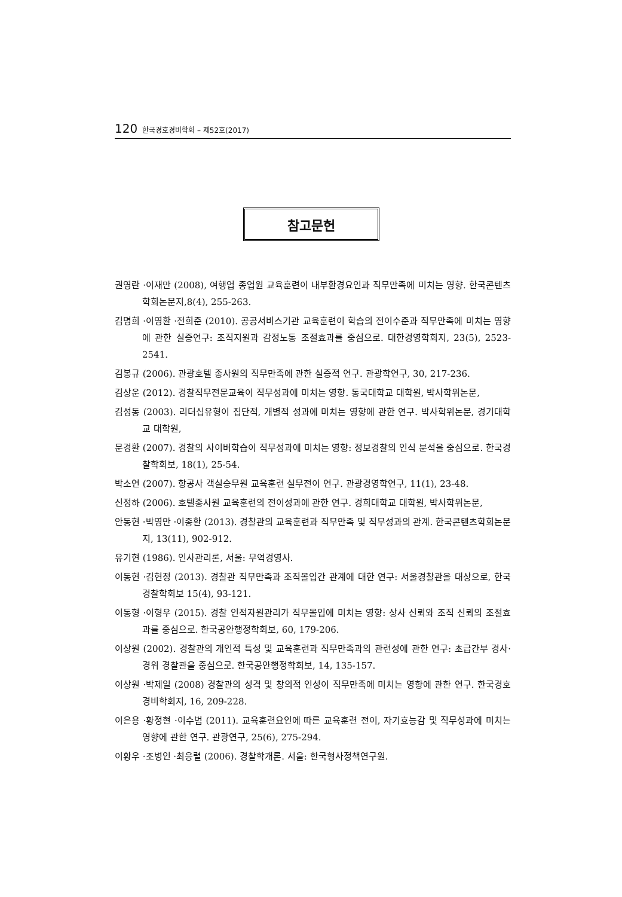120 한국경호경비학회 – 제52호(2017)
참고문헌
권영란 ·이재만 (2008), 여행업 종업원 교육훈련이 내부환경요인과 직무만족에 미치는 영향. 한국콘텐츠학회논문지,8(4), 255-263.
김명희 ·이영환 ·전희준 (2010). 공공서비스기관 교육훈련이 학습의 전이수준과 직무만족에 미치는 영향에 관한 실증연구: 조직지원과 감정노동 조절효과를 중심으로. 대한경영학회지, 23(5), 2523-2541.
김봉규 (2006). 관광호텔 종사원의 직무만족에 관한 실증적 연구. 관광학연구, 30, 217-236.
김상운 (2012). 경찰직무전문교육이 직무성과에 미치는 영향. 동국대학교 대학원, 박사학위논문,
김성동 (2003). 리더십유형이 집단적, 개별적 성과에 미치는 영향에 관한 연구. 박사학위논문, 경기대학교 대학원,
문경환 (2007). 경찰의 사이버학습이 직무성과에 미치는 영향: 정보경찰의 인식 분석을 중심으로. 한국경찰학회보, 18(1), 25-54.
박소연 (2007). 항공사 객실승무원 교육훈련 실무전이 연구. 관광경영학연구, 11(1), 23-48.
신정하 (2006). 호텔종사원 교육훈련의 전이성과에 관한 연구. 경희대학교 대학원, 박사학위논문,
안동현 ·박영만 ·이종환 (2013). 경찰관의 교육훈련과 직무만족 및 직무성과의 관계. 한국콘텐츠학회논문지, 13(11), 902-912.
유기현 (1986). 인사관리론, 서울: 무역경영사.
이동현 ·김현정 (2013). 경찰관 직무만족과 조직몰입간 관계에 대한 연구: 서울경찰관을 대상으로, 한국경찰학회보 15(4), 93-121.
이동형 ·이형우 (2015). 경찰 인적자원관리가 직무몰입에 미치는 영향: 상사 신뢰와 조직 신뢰의 조절효과를 중심으로. 한국공안행정학회보, 60, 179-206.
이상원 (2002). 경찰관의 개인적 특성 및 교육훈련과 직무만족과의 관련성에 관한 연구: 초급간부 경사·경위 경찰관을 중심으로. 한국공안행정학회보, 14, 135-157.
이상원 ·박제일 (2008) 경찰관의 성격 및 창의적 인성이 직무만족에 미치는 영향에 관한 연구. 한국경호경비학회지, 16, 209-228.
이은용 ·황정현 ·이수범 (2011). 교육훈련요인에 따른 교육훈련 전이, 자기효능감 및 직무성과에 미치는 영향에 관한 연구. 관광연구, 25(6), 275-294.
이황우 ·조병인 ·최응렬 (2006). 경찰학개론. 서울: 한국형사정책연구원.